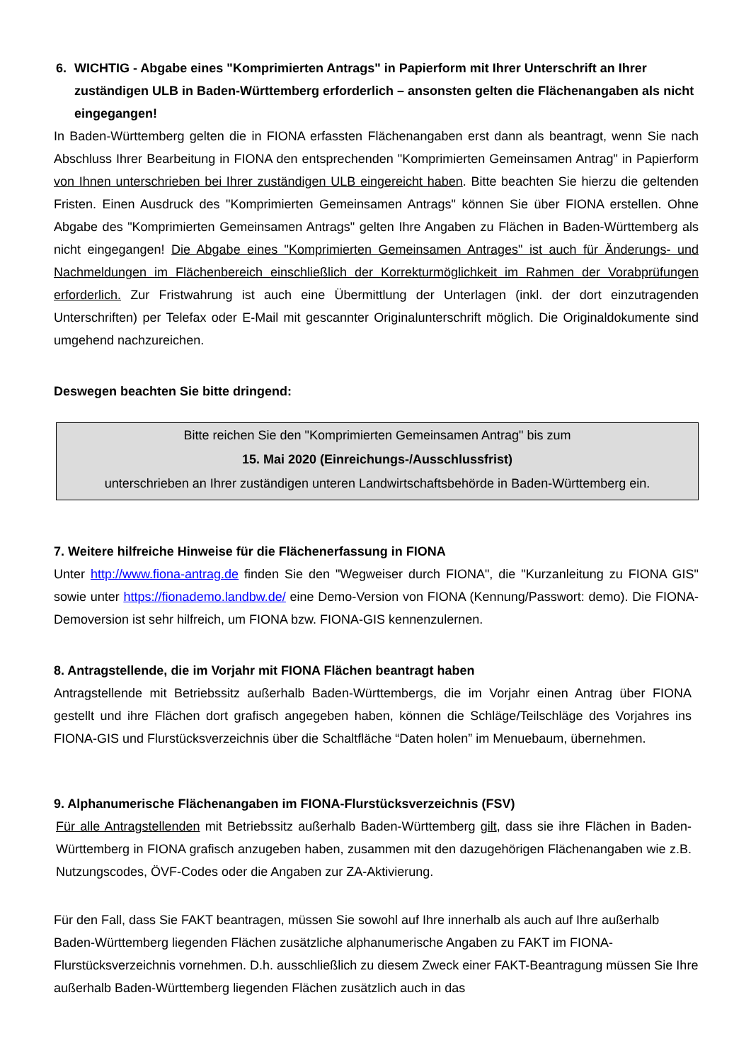6. WICHTIG - Abgabe eines "Komprimierten Antrags" in Papierform mit Ihrer Unterschrift an Ihrer zuständigen ULB in Baden-Württemberg erforderlich – ansonsten gelten die Flächenangaben als nicht eingegangen!
In Baden-Württemberg gelten die in FIONA erfassten Flächenangaben erst dann als beantragt, wenn Sie nach Abschluss Ihrer Bearbeitung in FIONA den entsprechenden "Komprimierten Gemeinsamen Antrag" in Papierform von Ihnen unterschrieben bei Ihrer zuständigen ULB eingereicht haben. Bitte beachten Sie hierzu die geltenden Fristen. Einen Ausdruck des "Komprimierten Gemeinsamen Antrags" können Sie über FIONA erstellen. Ohne Abgabe des "Komprimierten Gemeinsamen Antrags" gelten Ihre Angaben zu Flächen in Baden-Württemberg als nicht eingegangen! Die Abgabe eines "Komprimierten Gemeinsamen Antrages" ist auch für Änderungs- und Nachmeldungen im Flächenbereich einschließlich der Korrekturmöglichkeit im Rahmen der Vorabprüfungen erforderlich. Zur Fristwahrung ist auch eine Übermittlung der Unterlagen (inkl. der dort einzutragenden Unterschriften) per Telefax oder E-Mail mit gescannter Originalunterschrift möglich. Die Originaldokumente sind umgehend nachzureichen.
Deswegen beachten Sie bitte dringend:
Bitte reichen Sie den "Komprimierten Gemeinsamen Antrag" bis zum
15. Mai 2020 (Einreichungs-/Ausschlussfrist)
unterschrieben an Ihrer zuständigen unteren Landwirtschaftsbehörde in Baden-Württemberg ein.
7. Weitere hilfreiche Hinweise für die Flächenerfassung in FIONA
Unter http://www.fiona-antrag.de finden Sie den "Wegweiser durch FIONA", die "Kurzanleitung zu FIONA GIS" sowie unter https://fionademo.landbw.de/ eine Demo-Version von FIONA (Kennung/Passwort: demo). Die FIONA-Demoversion ist sehr hilfreich, um FIONA bzw. FIONA-GIS kennenzulernen.
8. Antragstellende, die im Vorjahr mit FIONA Flächen beantragt haben
Antragstellende mit Betriebssitz außerhalb Baden-Württembergs, die im Vorjahr einen Antrag über FIONA gestellt und ihre Flächen dort grafisch angegeben haben, können die Schläge/Teilschläge des Vorjahres ins FIONA-GIS und Flurstücksverzeichnis über die Schaltfläche “Daten holen” im Menuebaum, übernehmen.
9. Alphanumerische Flächenangaben im FIONA-Flurstücksverzeichnis (FSV)
Für alle Antragstellenden mit Betriebssitz außerhalb Baden-Württemberg gilt, dass sie ihre Flächen in Baden- Württemberg in FIONA grafisch anzugeben haben, zusammen mit den dazugehörigen Flächenangaben wie z.B. Nutzungscodes, ÖVF-Codes oder die Angaben zur ZA-Aktivierung.
Für den Fall, dass Sie FAKT beantragen, müssen Sie sowohl auf Ihre innerhalb als auch auf Ihre außerhalb Baden-Württemberg liegenden Flächen zusätzliche alphanumerische Angaben zu FAKT im FIONA-Flurstücksverzeichnis vornehmen. D.h. ausschließlich zu diesem Zweck einer FAKT-Beantragung müssen Sie Ihre außerhalb Baden-Württemberg liegenden Flächen zusätzlich auch in das